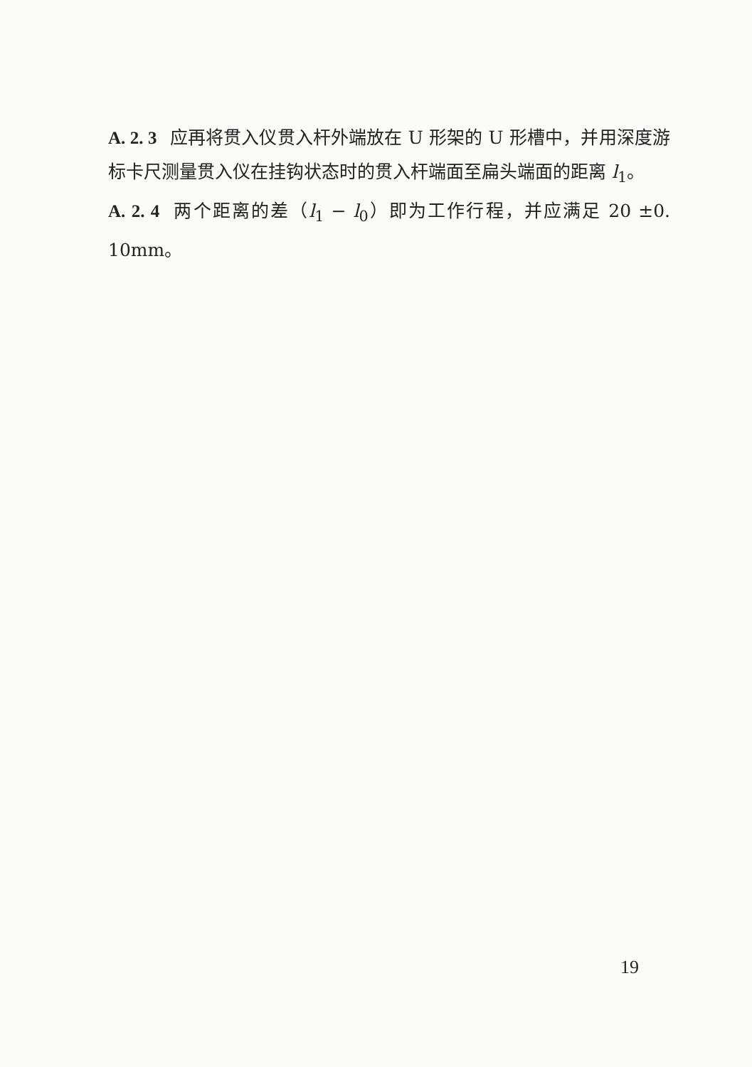A. 2. 3 应再将贯入仪贯入杆外端放在 U 形架的 U 形槽中，并用深度游标卡尺测量贯入仪在挂钩状态时的贯入杆端面至扁头端面的距离 l<sub>1</sub>。
A. 2. 4 两个距离的差（l<sub>1</sub> − l<sub>0</sub>）即为工作行程，并应满足 20 ±0. 10mm。
19